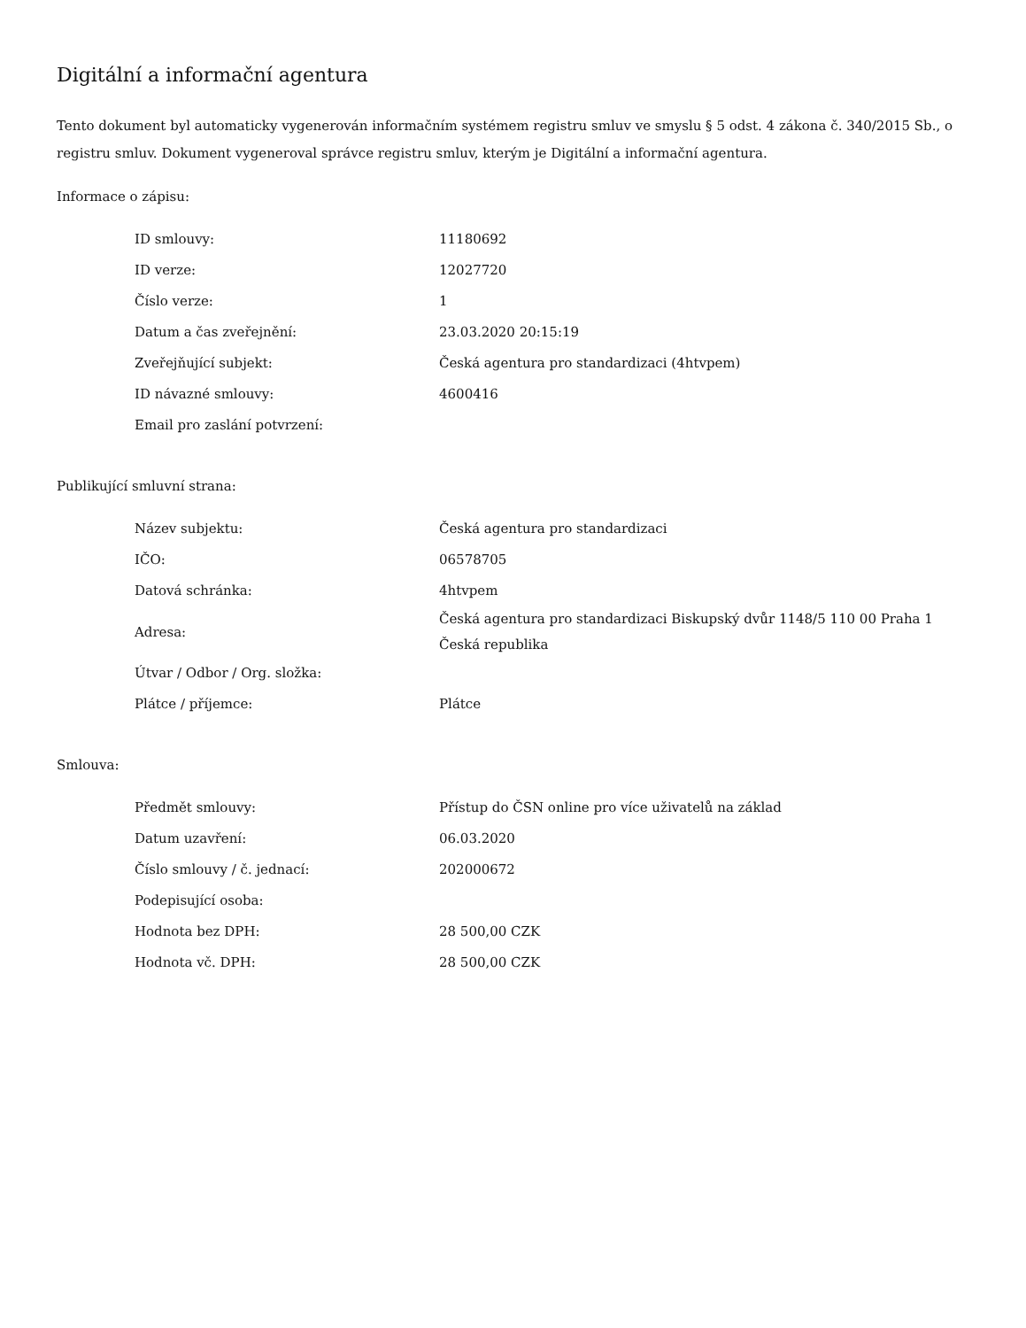Digitální a informační agentura
Tento dokument byl automaticky vygenerován informačním systémem registru smluv ve smyslu § 5 odst. 4 zákona č. 340/2015 Sb., o registru smluv. Dokument vygeneroval správce registru smluv, kterým je Digitální a informační agentura.
Informace o zápisu:
| ID smlouvy: | 11180692 |
| ID verze: | 12027720 |
| Číslo verze: | 1 |
| Datum a čas zveřejnění: | 23.03.2020 20:15:19 |
| Zveřejňující subjekt: | Česká agentura pro standardizaci (4htvpem) |
| ID návazné smlouvy: | 4600416 |
| Email pro zaslání potvrzení: | |
Publikující smluvní strana:
| Název subjektu: | Česká agentura pro standardizaci |
| IČO: | 06578705 |
| Datová schránka: | 4htvpem |
| Adresa: | Česká agentura pro standardizaci Biskupský dvůr 1148/5 110 00 Praha 1 Česká republika |
| Útvar / Odbor / Org. složka: | |
| Plátce / příjemce: | Plátce |
Smlouva:
| Předmět smlouvy: | Přístup do ČSN online pro více uživatelů na základ |
| Datum uzavření: | 06.03.2020 |
| Číslo smlouvy / č. jednací: | 202000672 |
| Podepisující osoba: | |
| Hodnota bez DPH: | 28 500,00 CZK |
| Hodnota vč. DPH: | 28 500,00 CZK |